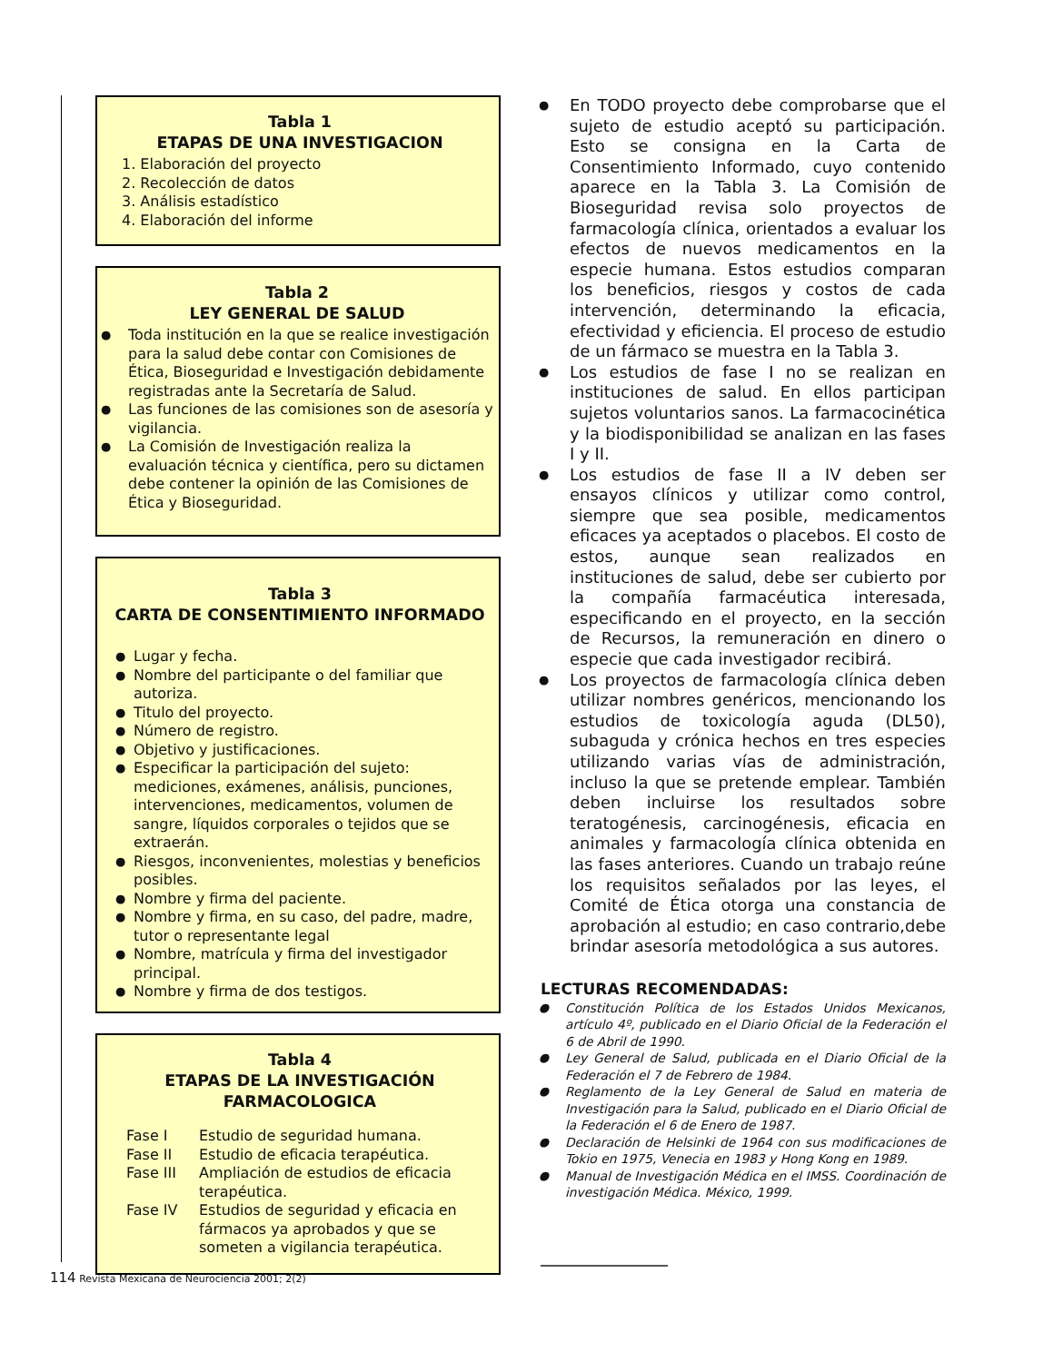Tabla 1
ETAPAS DE UNA INVESTIGACION
1. Elaboración del proyecto
2. Recolección de datos
3. Análisis estadístico
4. Elaboración del informe
Tabla 2
LEY GENERAL DE SALUD
Toda institución en la que se realice investigación para la salud debe contar con Comisiones de Ética, Bioseguridad e Investigación debidamente registradas ante la Secretaría de Salud.
Las funciones de las comisiones son de asesoría y vigilancia.
La Comisión de Investigación realiza la evaluación técnica y científica, pero su dictamen debe contener la opinión de las Comisiones de Ética y Bioseguridad.
Tabla 3
CARTA DE CONSENTIMIENTO INFORMADO
Lugar y fecha.
Nombre del participante o del familiar que autoriza.
Titulo del proyecto.
Número de registro.
Objetivo y justificaciones.
Especificar la participación del sujeto: mediciones, exámenes, análisis, punciones, intervenciones, medicamentos, volumen de sangre, líquidos corporales o tejidos que se extraerán.
Riesgos, inconvenientes, molestias y beneficios posibles.
Nombre y firma del paciente.
Nombre y firma, en su caso, del padre, madre, tutor o representante legal
Nombre, matrícula y firma del investigador principal.
Nombre y firma de dos testigos.
Tabla 4
ETAPAS DE LA INVESTIGACIÓN
FARMACOLOGICA
| Fase I | Estudio de seguridad humana. |
| Fase II | Estudio de eficacia terapéutica. |
| Fase III | Ampliación de estudios de eficacia terapéutica. |
| Fase IV | Estudios de seguridad y eficacia en fármacos ya aprobados y que se someten a vigilancia terapéutica. |
En TODO proyecto debe comprobarse que el sujeto de estudio aceptó su participación. Esto se consigna en la Carta de Consentimiento Informado, cuyo contenido aparece en la Tabla 3. La Comisión de Bioseguridad revisa solo proyectos de farmacología clínica, orientados a evaluar los efectos de nuevos medicamentos en la especie humana. Estos estudios comparan los beneficios, riesgos y costos de cada intervención, determinando la eficacia, efectividad y eficiencia. El proceso de estudio de un fármaco se muestra en la Tabla 3.
Los estudios de fase I no se realizan en instituciones de salud. En ellos participan sujetos voluntarios sanos. La farmacocinética y la biodisponibilidad se analizan en las fases I y II.
Los estudios de fase II a IV deben ser ensayos clínicos y utilizar como control, siempre que sea posible, medicamentos eficaces ya aceptados o placebos. El costo de estos, aunque sean realizados en instituciones de salud, debe ser cubierto por la compañía farmacéutica interesada, especificando en el proyecto, en la sección de Recursos, la remuneración en dinero o especie que cada investigador recibirá.
Los proyectos de farmacología clínica deben utilizar nombres genéricos, mencionando los estudios de toxicología aguda (DL50), subaguda y crónica hechos en tres especies utilizando varias vías de administración, incluso la que se pretende emplear. También deben incluirse los resultados sobre teratogénesis, carcinogénesis, eficacia en animales y farmacología clínica obtenida en las fases anteriores. Cuando un trabajo reúne los requisitos señalados por las leyes, el Comité de Ética otorga una constancia de aprobación al estudio; en caso contrario,debe brindar asesoría metodológica a sus autores.
LECTURAS RECOMENDADAS:
Constitución Política de los Estados Unidos Mexicanos, artículo 4º, publicado en el Diario Oficial de la Federación el 6 de Abril de 1990.
Ley General de Salud, publicada en el Diario Oficial de la Federación el 7 de Febrero de 1984.
Reglamento de la Ley General de Salud en materia de Investigación para la Salud, publicado en el Diario Oficial de la Federación el 6 de Enero de 1987.
Declaración de Helsinki de 1964 con sus modificaciones de Tokio en 1975, Venecia en 1983 y Hong Kong en 1989.
Manual de Investigación Médica en el IMSS. Coordinación de investigación Médica. México, 1999.
114 Revista Mexicana de Neurociencia 2001; 2(2)